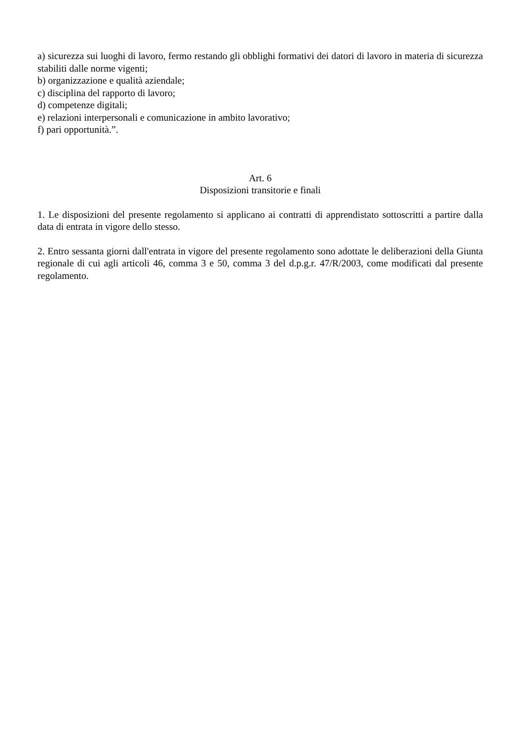a) sicurezza sui luoghi di lavoro, fermo restando gli obblighi formativi dei datori di lavoro in materia di sicurezza stabiliti dalle norme vigenti;
b) organizzazione e qualità aziendale;
c) disciplina del rapporto di lavoro;
d) competenze digitali;
e) relazioni interpersonali e comunicazione in ambito lavorativo;
f) pari opportunità.”.
Art. 6
Disposizioni transitorie e finali
1. Le disposizioni del presente regolamento si applicano ai contratti di apprendistato sottoscritti a partire dalla data di entrata in vigore dello stesso.
2. Entro sessanta giorni dall'entrata in vigore del presente regolamento sono adottate le deliberazioni della Giunta regionale di cui agli articoli 46, comma 3 e 50, comma 3 del d.p.g.r. 47/R/2003, come modificati dal presente regolamento.